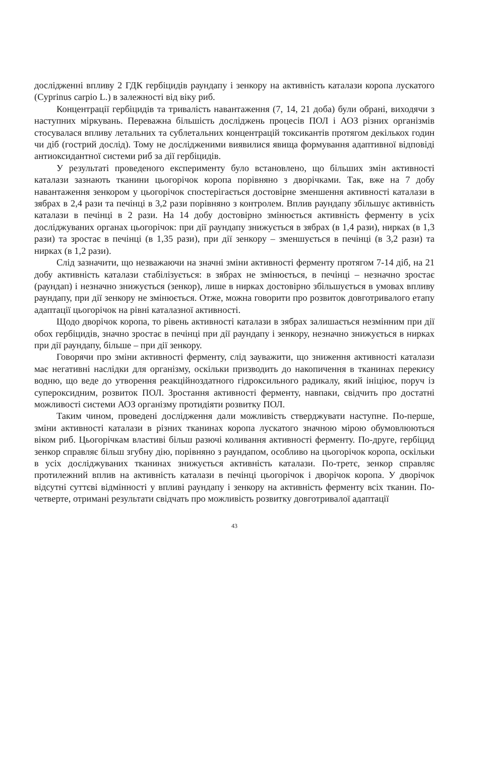дослідженні впливу 2 ГДК гербіцидів раундапу і зенкору на активність каталази коропа лускатого (Cyprinus carpio L.) в залежності від віку риб.
Концентрації гербіцидів та тривалість навантаження (7, 14, 21 доба) були обрані, виходячи з наступних міркувань. Переважна більшість досліджень процесів ПОЛ і АОЗ різних організмів стосувалася впливу летальних та сублетальних концентрацій токсикантів протягом декількох годин чи діб (гострий дослід). Тому не дослідженими виявилися явища формування адаптивної відповіді антиоксидантної системи риб за дії гербіцидів.
У результаті проведеного експерименту було встановлено, що більших змін активності каталази зазнають тканини цьогорічок коропа порівняно з дворічками. Так, вже на 7 добу навантаження зенкором у цьогорічок спостерігається достовірне зменшення активності каталази в зябрах в 2,4 рази та печінці в 3,2 рази порівняно з контролем. Вплив раундапу збільшує активність каталази в печінці в 2 рази. На 14 добу достовірно змінюється активність ферменту в усіх досліджуваних органах цьогорічок: при дії раундапу знижується в зябрах (в 1,4 рази), нирках (в 1,3 рази) та зростає в печінці (в 1,35 рази), при дії зенкору – зменшується в печінці (в 3,2 рази) та нирках (в 1,2 рази).
Слід зазначити, що незважаючи на значні зміни активності ферменту протягом 7-14 діб, на 21 добу активність каталази стабілізується: в зябрах не змінюється, в печінці – незначно зростає (раундап) і незначно знижується (зенкор), лише в нирках достовірно збільшується в умовах впливу раундапу, при дії зенкору не змінюється. Отже, можна говорити про розвиток довготривалого етапу адаптації цьогорічок на рівні каталазної активності.
Щодо дворічок коропа, то рівень активності каталази в зябрах залишається незмінним при дії обох гербіцидів, значно зростає в печінці при дії раундапу і зенкору, незначно знижується в нирках при дії раундапу, більше – при дії зенкору.
Говорячи про зміни активності ферменту, слід зауважити, що зниження активності каталази має негативні наслідки для організму, оскільки призводить до накопичення в тканинах перекису водню, що веде до утворення реакційноздатного гідроксильного радикалу, який ініціює, поруч із супероксидним, розвиток ПОЛ. Зростання активності ферменту, навпаки, свідчить про достатні можливості системи АОЗ організму протидіяти розвитку ПОЛ.
Таким чином, проведені дослідження дали можливість стверджувати наступне. По-перше, зміни активності каталази в різних тканинах коропа лускатого значною мірою обумовлюються віком риб. Цьогорічкам властиві більш разючі коливання активності ферменту. По-друге, гербіцид зенкор справляє більш згубну дію, порівняно з раундапом, особливо на цьогорічок коропа, оскільки в усіх досліджуваних тканинах знижується активність каталази. По-третє, зенкор справляє протилежний вплив на активність каталази в печінці цьогорічок і дворічок коропа. У дворічок відсутні суттєві відмінності у впливі раундапу і зенкору на активність ферменту всіх тканин. По-четверте, отримані результати свідчать про можливість розвитку довготривалої адаптації
43